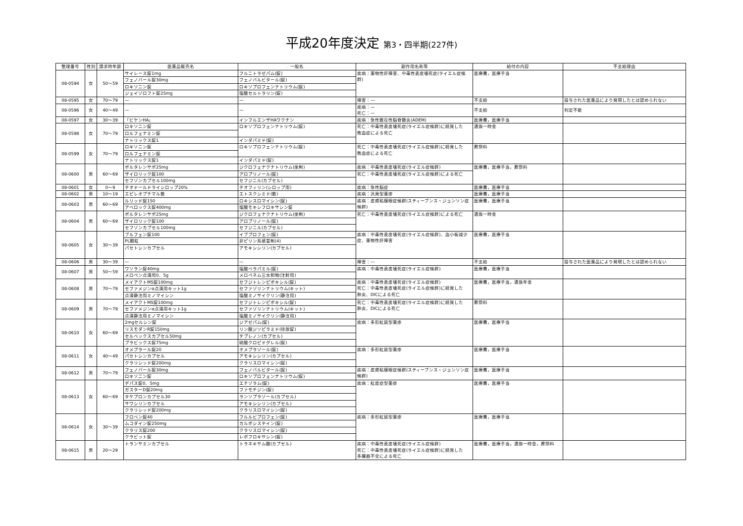平成20年度決定 第3・四半期(227件)
| 整理番号 | 性別 | 請求時年齢 | 医薬品販売名 | 一般名 | 副作用名称等 | 給付の内容 | 不支給理由 |
| --- | --- | --- | --- | --- | --- | --- | --- |
| 08-0594 | 女 | 50〜59 | サイレース錠1mg | フルニトラゼパム(錠) | 疾病：薬物性肝障害、中毒性表皮壊死症(ライエル症候群) | 医療費，医療手当 | |
| | | | フェノバール錠30mg | フェノバルビタール(錠) | | | |
| | | | ロキソニン錠 | ロキソプロフェンナトリウム(錠) | | | |
| | | | ジェイゾロフト錠25mg | 塩酸セルトラリン(錠) | | | |
| 08-0595 | 女 | 70〜79 | — | — | 障害：— | 不支給 | 投与された医薬品により発現したとは認められない |
| 08-0596 | 女 | 40〜49 | — | — | 疾病：— 死亡：— | 不支給 | 判定不能 |
| 08-0597 | 女 | 30〜39 | 「ビケンHA」 | インフルエンザHAワクチン | 疾病：急性散在性脳脊髄炎(ADEM) | 医療費，医療手当 | |
| 08-0598 | 女 | 70〜79 | ロキソニン錠 | ロキソプロフェンナトリウム(錠) | 死亡：中毒性表皮壊死症(ライエル症候群)に続発した 敗血症による死亡 | 遺族一時金 | |
| | | | ロルフェナミン錠 | | | | |
| | | | ナトリックス錠1 | インダパミド(錠) | | | |
| 08-0599 | 女 | 70〜79 | ロキソニン錠 | ロキソプロフェンナトリウム(錠) | 死亡：中毒性表皮壊死症(ライエル症候群)に続発した 敗血症による死亡 | 葬祭料 | |
| | | | ロルフェナミン錠 | | | | |
| | | | ナトリックス錠1 | インダパミド(錠) | | | |
| 08-0600 | 男 | 60〜69 | ボルタレンサポ25mg | ジクロフェナクナトリウム(坐剤) | 疾病：中毒性表皮壊死症(ライエル症候群) | 医療費，医療手当，葬祭料 | |
| | | | ザイロリック錠100 | アロプリノール(錠) | 死亡：中毒性表皮壊死症(ライエル症候群)による死亡 | | |
| | | | セフゾンカプセル100mg | セフジニル(カプセル) | | | |
| 08-0601 | 女 | 0〜9 | テオドールドライシロップ20% | テオフィリン(シロップ用) | 疾病：急性脳症 | 医療費，医療手当 | |
| 08-0602 | 男 | 10〜19 | エピレオプチマル散 | エトスクシミド(散) | 疾病：汎発型薬疹 | 医療費，医療手当 | |
| 08-0603 | 男 | 60〜69 | ルリッド錠150 | ロキシスロマイシン(錠) | 疾病：皮膚粘膜眼症候群(スティーブンス・ジョンソン症候群) | 医療費，医療手当 | |
| | | | アベロックス錠400mg | 塩酸モキシフロキサシン錠 | | | |
| 08-0604 | 男 | 60〜69 | ボルタレンサポ25mg | ジクロフェナクナトリウム(坐剤) | 死亡：中毒性表皮壊死症(ライエル症候群)による死亡 | 遺族一時金 | |
| | | | ザイロリック錠100 | アロプリノール(錠) | | | |
| | | | セフゾンカプセル100mg | セフジニル(カプセル) | | | |
| 08-0605 | 女 | 30〜39 | ブルフェン錠100 | イブプロフェン(錠) | 疾病：中毒性表皮壊死症(ライエル症候群)、血小板減少症、薬物性肝障害 | 医療費，医療手当 | |
| | | | PL顆粒 | 非ピリン系感冒剤(4) | | | |
| | | | パセトシンカプセル | アモキシシリン(カプセル) | | | |
| 08-0606 | 男 | 30〜39 | — | — | 障害：— | 不支給 | 投与された医薬品により発現したとは認められない |
| 08-0607 | 男 | 50〜59 | ワソラン錠40mg | 塩酸ベラパミル(錠) | 疾病：中毒性表皮壊死症(ライエル症候群) | 医療費，医療手当 | |
| | | | メロペン点滴用0．5g | メロペネム三水和物(注射用) | | | |
| 08-0608 | 男 | 70〜79 | メイアクトMS錠100mg | セフジトレンピボキシル(錠) | 疾病：中毒性表皮壊死症(ライエル症候群) 死亡：中毒性表皮壊死症(ライエル症候群)に続発した 肺炎、DICによる死亡 | 医療費，医療手当，遺族年金 | |
| | | | セファメジンα点滴用キット1g | セファゾリンナトリウム(キット) | | | |
| | | | 点滴静注用ミノマイシン | 塩酸ミノサイクリン(静注用) | | | |
| 08-0609 | 男 | 70〜79 | メイアクトMS錠100mg | セフジトレンピボキシル(錠) | 死亡：中毒性表皮壊死症(ライエル症候群)に続発した 肺炎、DICによる死亡 | 葬祭料 | |
| | | | セファメジンα点滴用キット1g | セファゾリンナトリウム(キット) | | | |
| | | | 点滴静注用ミノマイシン | 塩酸ミノサイクリン(静注用) | | | |
| 08-0610 | 女 | 60〜69 | 2mgセルシン錠 | ジアゼパム(錠) | 疾病：多形紅斑型薬疹 | 医療費，医療手当 | |
| | | | リスモダンR錠150mg | リン酸ジソピラミド(徐放錠) | | | |
| | | | セルベックスカプセル50mg | テプレノン(カプセル) | | | |
| | | | プラビックス錠75mg | 硫酸クロピドグレル(錠) | | | |
| 08-0611 | 女 | 40〜49 | オメプラール錠20 | オメプラゾール(錠) | 疾病：多形紅斑型薬疹 | 医療費，医療手当 | |
| | | | パセトシンカプセル | アモキシシリン(カプセル) | | | |
| | | | クラリシッド錠200mg | クラリスロマイシン(錠) | | | |
| 08-0612 | 男 | 70〜79 | フェノバール錠30mg | フェノバルビタール(錠) | 疾病：皮膚粘膜眼症候群(スティーブンス・ジョンソン症候群) | 医療費，医療手当 | |
| | | | ロキソニン錠 | ロキソプロフェンナトリウム(錠) | | | |
| 08-0613 | 女 | 60〜69 | デパス錠0．5mg | エチゾラム(錠) | 疾病：紅皮症型薬疹 | 医療費，医療手当 | |
| | | | ガスターD錠20mg | ファモチジン(錠) | | | |
| | | | タケプロンカプセル30 | ランソプラゾール(カプセル) | | | |
| | | | サワシリンカプセル | アモキシシリン(カプセル) | | | |
| | | | クラリシッド錠200mg | クラリスロマイシン(錠) | | | |
| 08-0614 | 女 | 30〜39 | フロベン錠40 | フルルビプロフェン(錠) | 疾病：多形紅斑型薬疹 | 医療費，医療手当 | |
| | | | ムコダイン錠250mg | カルボシステイン(錠) | | | |
| | | | クラリス錠200 | クラリスロマイシン(錠) | | | |
| | | | クラビット錠 | レボフロキサシン(錠) | | | |
| 08-0615 | 男 | 20〜29 | トランサミンカプセル | トラネキサム酸(カプセル) | 疾病：中毒性表皮壊死症(ライエル症候群) 死亡：中毒性表皮壊死症(ライエル症候群)に続発した 多臓器不全による死亡 | 医療費，医療手当，遺族一時金，葬祭料 | |